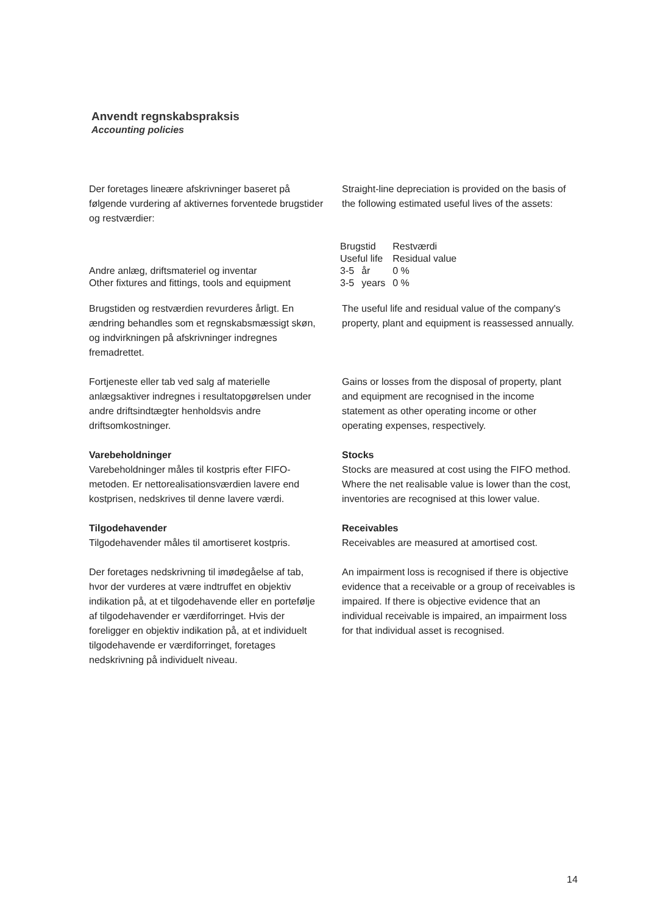Anvendt regnskabspraksis
Accounting policies
Der foretages lineære afskrivninger baseret på følgende vurdering af aktivernes forventede brugstider og restværdier:
Straight-line depreciation is provided on the basis of the following estimated useful lives of the assets:
| | Brugstid | | Restværdi |
| | Useful life | | Residual value |
| Andre anlæg, driftsmateriel og inventar | 3-5 | år | 0 % |
| Other fixtures and fittings, tools and equipment | 3-5 | years | 0 % |
Brugstiden og restværdien revurderes årligt. En ændring behandles som et regnskabsmæssigt skøn, og indvirkningen på afskrivninger indregnes fremadrettet.
The useful life and residual value of the company's property, plant and equipment is reassessed annually.
Fortjeneste eller tab ved salg af materielle anlægsaktiver indregnes i resultatopgørelsen under andre driftsindtægter henholdsvis andre driftsomkostninger.
Gains or losses from the disposal of property, plant and equipment are recognised in the income statement as other operating income or other operating expenses, respectively.
Varebeholdninger
Varebeholdninger måles til kostpris efter FIFO-metoden. Er nettorealisationsværdien lavere end kostprisen, nedskrives til denne lavere værdi.
Stocks
Stocks are measured at cost using the FIFO method. Where the net realisable value is lower than the cost, inventories are recognised at this lower value.
Tilgodehavender
Tilgodehavender måles til amortiseret kostpris.
Receivables
Receivables are measured at amortised cost.
Der foretages nedskrivning til imødegåelse af tab, hvor der vurderes at være indtruffet en objektiv indikation på, at et tilgodehavende eller en portefølje af tilgodehavender er værdiforringet. Hvis der foreligger en objektiv indikation på, at et individuelt tilgodehavende er værdiforringet, foretages nedskrivning på individuelt niveau.
An impairment loss is recognised if there is objective evidence that a receivable or a group of receivables is impaired. If there is objective evidence that an individual receivable is impaired, an impairment loss for that individual asset is recognised.
14